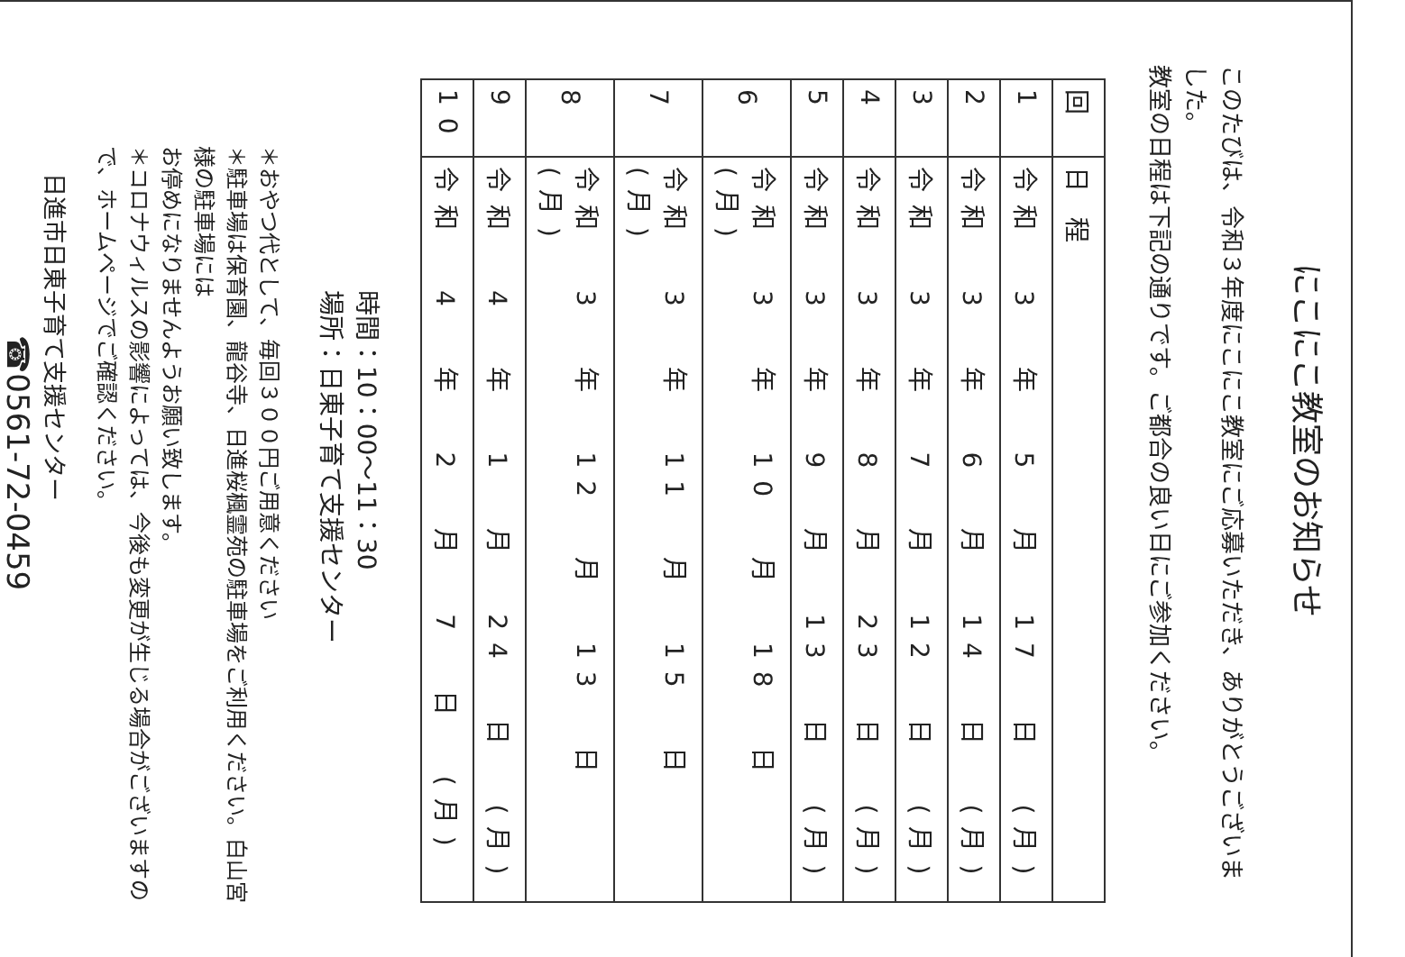にこにこ教室のお知らせ
このたびは、令和３年度にこにこ教室にご応募いただき、ありがとうございました。
教室の日程は下記の通りです。ご都合の良い日にご参加ください。
| 回 | 日 程 |
| --- | --- |
| 1 | 令和 3 年 5 月 17 日 (月) |
| 2 | 令和 3 年 6 月 14 日 (月) |
| 3 | 令和 3 年 7 月 12 日 (月) |
| 4 | 令和 3 年 8 月 23 日 (月) |
| 5 | 令和 3 年 9 月 13 日 (月) |
| 6 | 令和 3 年 10 月 18 日 (月) |
| 7 | 令和 3 年 11 月 15 日 (月) |
| 8 | 令和 3 年 12 月 13 日 (月) |
| 9 | 令和 4 年 1 月 24 日 (月) |
| 10 | 令和 4 年 2 月 7 日 (月) |
時間：10：00～11：30
場所：日東子育て支援センター
＊おやつ代として、毎回３００円ご用意ください
＊駐車場は保育園、龍谷寺、日進桜楓霊苑の駐車場をご利用ください。白山宮様の駐車場には
お停めになりませんようお願い致します。
＊コロナウィルスの影響によっては、今後も変更が生じる場合がございますので、ホームページでご確認ください。
日進市日東子育て支援センター
☎0561-72-0459